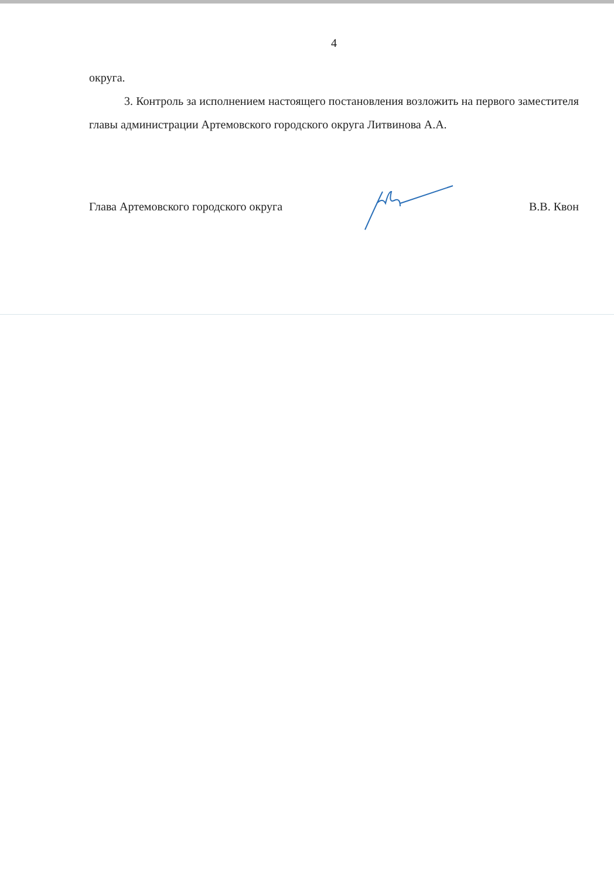4
округа.
3. Контроль за исполнением настоящего постановления возложить на первого заместителя главы администрации Артемовского городского округа Литвинова А.А.
Глава Артемовского городского округа В.В. Квон